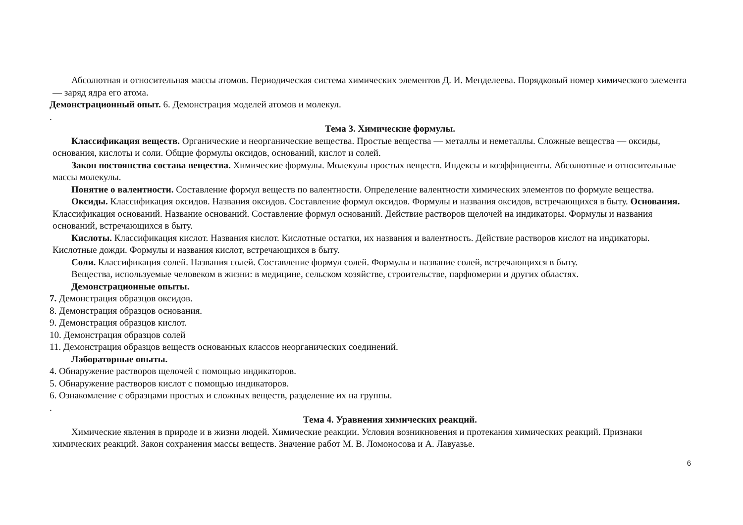Абсолютная и относительная массы атомов. Периодическая система химических элементов Д. И. Менделеева. Порядковый номер химического элемента — заряд ядра его атома.
Демонстрационный опыт. 6. Демонстрация моделей атомов и молекул.
.
Тема 3. Химические формулы.
Классификация веществ. Органические и неорганические вещества. Простые вещества — металлы и неметаллы. Сложные вещества — оксиды, основания, кислоты и соли. Общие формулы оксидов, оснований, кислот и солей.
Закон постоянства состава вещества. Химические формулы. Молекулы простых веществ. Индексы и коэффициенты. Абсолютные и относительные массы молекулы.
Понятие о валентности. Составление формул веществ по валентности. Определение валентности химических элементов по формуле вещества.
Оксиды. Классификация оксидов. Названия оксидов. Составление формул оксидов. Формулы и названия оксидов, встречающихся в быту. Основания. Классификация оснований. Название оснований. Составление формул оснований. Действие растворов щелочей на индикаторы. Формулы и названия оснований, встречающихся в быту.
Кислоты. Классификация кислот. Названия кислот. Кислотные остатки, их названия и валентность. Действие растворов кислот на индикаторы. Кислотные дожди. Формулы и названия кислот, встречающихся в быту.
Соли. Классификация солей. Названия солей. Составление формул солей. Формулы и название солей, встречающихся в быту.
Вещества, используемые человеком в жизни: в медицине, сельском хозяйстве, строительстве, парфюмерии и других областях.
Демонстрационные опыты.
7. Демонстрация образцов оксидов.
8. Демонстрация образцов основания.
9. Демонстрация образцов кислот.
10. Демонстрация образцов солей
11. Демонстрация образцов веществ основанных классов неорганических соединений.
Лабораторные опыты.
4. Обнаружение растворов щелочей с помощью индикаторов.
5. Обнаружение растворов кислот с помощью индикаторов.
6. Ознакомление с образцами простых и сложных веществ, разделение их на группы.
.
Тема 4. Уравнения химических реакций.
Химические явления в природе и в жизни людей. Химические реакции. Условия возникновения и протекания химических реакций. Признаки химических реакций. Закон сохранения массы веществ. Значение работ М. В. Ломоносова и А. Лавуазье.
6